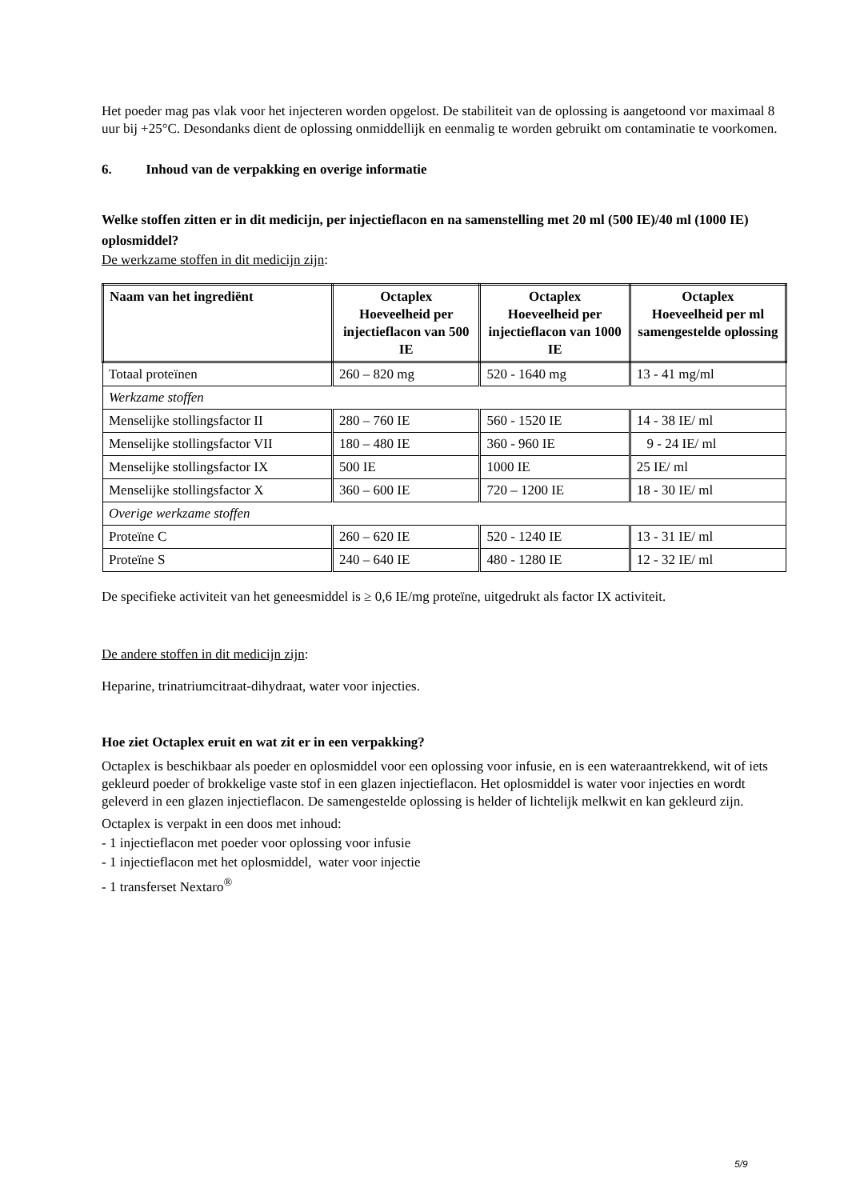Het poeder mag pas vlak voor het injecteren worden opgelost. De stabiliteit van de oplossing is aangetoond vor maximaal 8 uur bij +25°C. Desondanks dient de oplossing onmiddellijk en eenmalig te worden gebruikt om contaminatie te voorkomen.
6. Inhoud van de verpakking en overige informatie
Welke stoffen zitten er in dit medicijn, per injectieflacon en na samenstelling met 20 ml (500 IE)/40 ml (1000 IE) oplosmiddel?
De werkzame stoffen in dit medicijn zijn:
| Naam van het ingrediënt | Octaplex Hoeveelheid per injectieflacon van 500 IE | Octaplex Hoeveelheid per injectieflacon van 1000 IE | Octaplex Hoeveelheid per ml samengestelde oplossing |
| --- | --- | --- | --- |
| Totaal proteïnen | 260 – 820 mg | 520 - 1640 mg | 13 - 41 mg/ml |
| Werkzame stoffen | | | |
| Menselijke stollingsfactor II | 280 – 760 IE | 560 - 1520 IE | 14 - 38 IE/ ml |
| Menselijke stollingsfactor VII | 180 – 480 IE | 360 - 960 IE | 9 - 24 IE/ ml |
| Menselijke stollingsfactor IX | 500 IE | 1000 IE | 25 IE/ ml |
| Menselijke stollingsfactor X | 360 – 600 IE | 720 – 1200 IE | 18 - 30 IE/ ml |
| Overige werkzame stoffen | | | |
| Proteïne C | 260 – 620 IE | 520 - 1240 IE | 13 - 31 IE/ ml |
| Proteïne S | 240 – 640 IE | 480 - 1280 IE | 12 - 32 IE/ ml |
De specifieke activiteit van het geneesmiddel is ≥ 0,6 IE/mg proteïne, uitgedrukt als factor IX activiteit.
De andere stoffen in dit medicijn zijn:
Heparine, trinatriumcitraat-dihydraat, water voor injecties.
Hoe ziet Octaplex eruit en wat zit er in een verpakking?
Octaplex is beschikbaar als poeder en oplosmiddel voor een oplossing voor infusie, en is een wateraantrekkend, wit of iets gekleurd poeder of brokkelige vaste stof in een glazen injectieflacon. Het oplosmiddel is water voor injecties en wordt geleverd in een glazen injectieflacon. De samengestelde oplossing is helder of lichtelijk melkwit en kan gekleurd zijn.
Octaplex is verpakt in een doos met inhoud:
- 1 injectieflacon met poeder voor oplossing voor infusie
- 1 injectieflacon met het oplosmiddel, water voor injectie
- 1 transferset Nextaro<sup>®</sup>
5/9